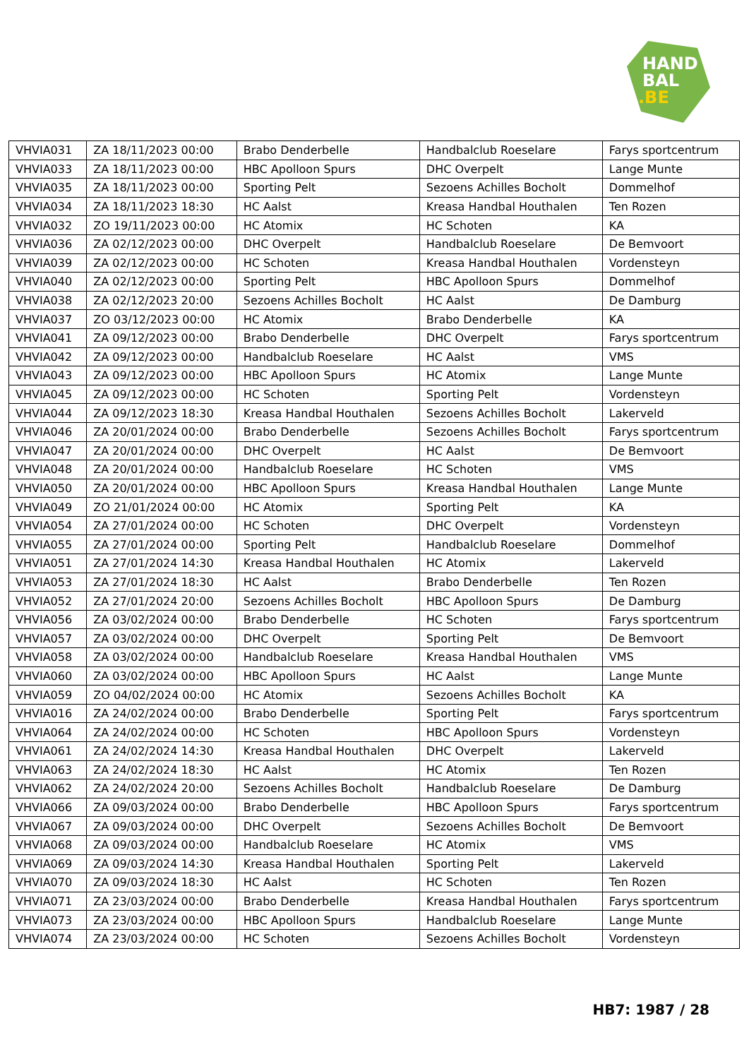HAND
BAL
.BE
| VHVIA031 | ZA 18/11/2023 00:00 | Brabo Denderbelle | Handbalclub Roeselare | Farys sportcentrum |
| VHVIA033 | ZA 18/11/2023 00:00 | HBC Apolloon Spurs | DHC Overpelt | Lange Munte |
| VHVIA035 | ZA 18/11/2023 00:00 | Sporting Pelt | Sezoens Achilles Bocholt | Dommelhof |
| VHVIA034 | ZA 18/11/2023 18:30 | HC Aalst | Kreasa Handbal Houthalen | Ten Rozen |
| VHVIA032 | ZO 19/11/2023 00:00 | HC Atomix | HC Schoten | KA |
| VHVIA036 | ZA 02/12/2023 00:00 | DHC Overpelt | Handbalclub Roeselare | De Bemvoort |
| VHVIA039 | ZA 02/12/2023 00:00 | HC Schoten | Kreasa Handbal Houthalen | Vordensteyn |
| VHVIA040 | ZA 02/12/2023 00:00 | Sporting Pelt | HBC Apolloon Spurs | Dommelhof |
| VHVIA038 | ZA 02/12/2023 20:00 | Sezoens Achilles Bocholt | HC Aalst | De Damburg |
| VHVIA037 | ZO 03/12/2023 00:00 | HC Atomix | Brabo Denderbelle | KA |
| VHVIA041 | ZA 09/12/2023 00:00 | Brabo Denderbelle | DHC Overpelt | Farys sportcentrum |
| VHVIA042 | ZA 09/12/2023 00:00 | Handbalclub Roeselare | HC Aalst | VMS |
| VHVIA043 | ZA 09/12/2023 00:00 | HBC Apolloon Spurs | HC Atomix | Lange Munte |
| VHVIA045 | ZA 09/12/2023 00:00 | HC Schoten | Sporting Pelt | Vordensteyn |
| VHVIA044 | ZA 09/12/2023 18:30 | Kreasa Handbal Houthalen | Sezoens Achilles Bocholt | Lakerveld |
| VHVIA046 | ZA 20/01/2024 00:00 | Brabo Denderbelle | Sezoens Achilles Bocholt | Farys sportcentrum |
| VHVIA047 | ZA 20/01/2024 00:00 | DHC Overpelt | HC Aalst | De Bemvoort |
| VHVIA048 | ZA 20/01/2024 00:00 | Handbalclub Roeselare | HC Schoten | VMS |
| VHVIA050 | ZA 20/01/2024 00:00 | HBC Apolloon Spurs | Kreasa Handbal Houthalen | Lange Munte |
| VHVIA049 | ZO 21/01/2024 00:00 | HC Atomix | Sporting Pelt | KA |
| VHVIA054 | ZA 27/01/2024 00:00 | HC Schoten | DHC Overpelt | Vordensteyn |
| VHVIA055 | ZA 27/01/2024 00:00 | Sporting Pelt | Handbalclub Roeselare | Dommelhof |
| VHVIA051 | ZA 27/01/2024 14:30 | Kreasa Handbal Houthalen | HC Atomix | Lakerveld |
| VHVIA053 | ZA 27/01/2024 18:30 | HC Aalst | Brabo Denderbelle | Ten Rozen |
| VHVIA052 | ZA 27/01/2024 20:00 | Sezoens Achilles Bocholt | HBC Apolloon Spurs | De Damburg |
| VHVIA056 | ZA 03/02/2024 00:00 | Brabo Denderbelle | HC Schoten | Farys sportcentrum |
| VHVIA057 | ZA 03/02/2024 00:00 | DHC Overpelt | Sporting Pelt | De Bemvoort |
| VHVIA058 | ZA 03/02/2024 00:00 | Handbalclub Roeselare | Kreasa Handbal Houthalen | VMS |
| VHVIA060 | ZA 03/02/2024 00:00 | HBC Apolloon Spurs | HC Aalst | Lange Munte |
| VHVIA059 | ZO 04/02/2024 00:00 | HC Atomix | Sezoens Achilles Bocholt | KA |
| VHVIA016 | ZA 24/02/2024 00:00 | Brabo Denderbelle | Sporting Pelt | Farys sportcentrum |
| VHVIA064 | ZA 24/02/2024 00:00 | HC Schoten | HBC Apolloon Spurs | Vordensteyn |
| VHVIA061 | ZA 24/02/2024 14:30 | Kreasa Handbal Houthalen | DHC Overpelt | Lakerveld |
| VHVIA063 | ZA 24/02/2024 18:30 | HC Aalst | HC Atomix | Ten Rozen |
| VHVIA062 | ZA 24/02/2024 20:00 | Sezoens Achilles Bocholt | Handbalclub Roeselare | De Damburg |
| VHVIA066 | ZA 09/03/2024 00:00 | Brabo Denderbelle | HBC Apolloon Spurs | Farys sportcentrum |
| VHVIA067 | ZA 09/03/2024 00:00 | DHC Overpelt | Sezoens Achilles Bocholt | De Bemvoort |
| VHVIA068 | ZA 09/03/2024 00:00 | Handbalclub Roeselare | HC Atomix | VMS |
| VHVIA069 | ZA 09/03/2024 14:30 | Kreasa Handbal Houthalen | Sporting Pelt | Lakerveld |
| VHVIA070 | ZA 09/03/2024 18:30 | HC Aalst | HC Schoten | Ten Rozen |
| VHVIA071 | ZA 23/03/2024 00:00 | Brabo Denderbelle | Kreasa Handbal Houthalen | Farys sportcentrum |
| VHVIA073 | ZA 23/03/2024 00:00 | HBC Apolloon Spurs | Handbalclub Roeselare | Lange Munte |
| VHVIA074 | ZA 23/03/2024 00:00 | HC Schoten | Sezoens Achilles Bocholt | Vordensteyn |
HB7: 1987 / 28